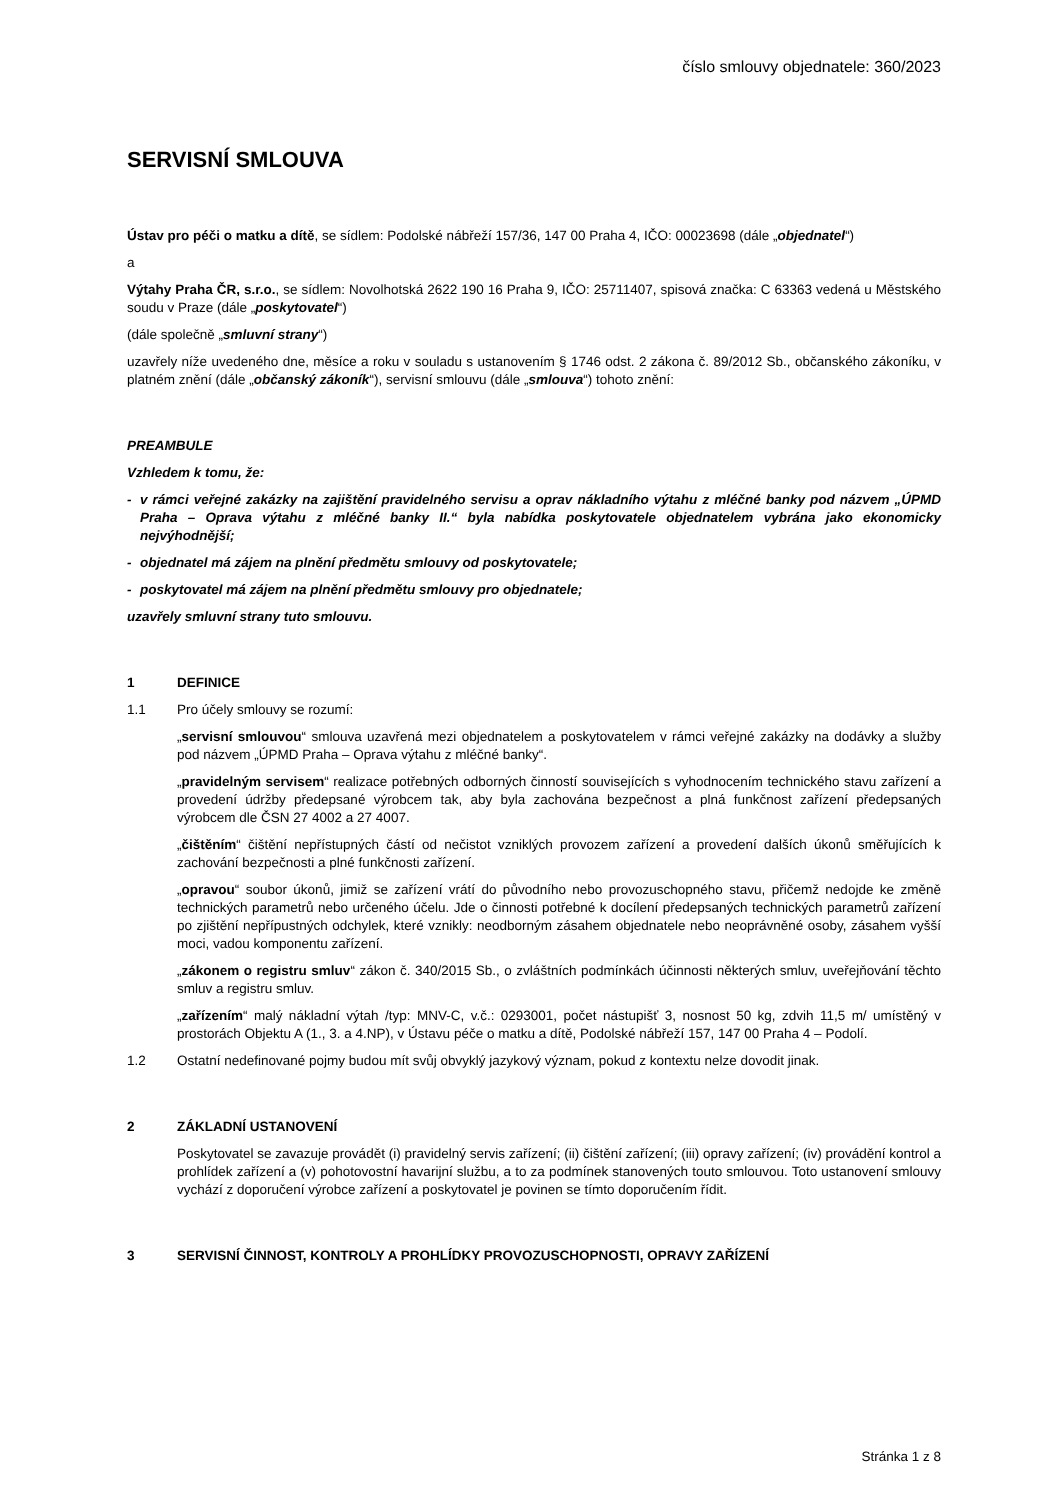číslo smlouvy objednatele: 360/2023
SERVISNÍ SMLOUVA
Ústav pro péči o matku a dítě, se sídlem: Podolské nábřeží 157/36, 147 00 Praha 4, IČO: 00023698 (dále „objednatel“)
a
Výtahy Praha ČR, s.r.o., se sídlem: Novolhotská 2622 190 16 Praha 9, IČO: 25711407, spisová značka: C 63363 vedená u Městského soudu v Praze (dále „poskytovatel“)
(dále společně „smluvní strany“)
uzavřely níže uvedeného dne, měsíce a roku v souladu s ustanovením § 1746 odst. 2 zákona č. 89/2012 Sb., občanského zákoníku, v platném znění (dále „občanský zákoník“), servisní smlouvu (dále „smlouva“) tohoto znění:
PREAMBULE
Vzhledem k tomu, že:
- v rámci veřejné zakázky na zajištění pravidelného servisu a oprav nákladního výtahu z mléčné banky pod názvem „ÚPMD Praha – Oprava výtahu z mléčné banky II.“ byla nabídka poskytovatele objednatelem vybrána jako ekonomicky nejvýhodnější;
- objednatel má zájem na plnění předmětu smlouvy od poskytovatele;
- poskytovatel má zájem na plnění předmětu smlouvy pro objednatele;
uzavřely smluvní strany tuto smlouvu.
1 DEFINICE
1.1 Pro účely smlouvy se rozumí:
„servisní smlouvou“ smlouva uzavřená mezi objednatelem a poskytovatelem v rámci veřejné zakázky na dodávky a služby pod názvem „ÚPMD Praha – Oprava výtahu z mléčné banky“.
„pravidelným servisem“ realizace potřebných odborných činností souvisejících s vyhodnocením technického stavu zařízení a provedení údržby předepsané výrobcem tak, aby byla zachována bezpečnost a plná funkčnost zařízení předepsaných výrobcem dle ČSN 27 4002 a 27 4007.
„čištěním“ čištění nepřístupných částí od nečistot vzniklých provozem zařízení a provedení dalších úkonů směřujících k zachování bezpečnosti a plné funkčnosti zařízení.
„opravou“ soubor úkonů, jimiž se zařízení vrátí do původního nebo provozuschopného stavu, přičemž nedojde ke změně technických parametrů nebo určeného účelu. Jde o činnosti potřebné k docílení předepsaných technických parametrů zařízení po zjištění nepřípustných odchylek, které vznikly: neodborným zásahem objednatele nebo neoprávněné osoby, zásahem vyšší moci, vadou komponentu zařízení.
„zákonem o registru smluv“ zákon č. 340/2015 Sb., o zvláštních podmínkách účinnosti některých smluv, uveřejňování těchto smluv a registru smluv.
„zařízením“ malý nákladní výtah /typ: MNV-C, v.č.: 0293001, počet nástupišť 3, nosnost 50 kg, zdvih 11,5 m/ umístěný v prostorách Objektu A (1., 3. a 4.NP), v Ústavu péče o matku a dítě, Podolské nábřeží 157, 147 00 Praha 4 – Podolí.
1.2 Ostatní nedefinované pojmy budou mít svůj obvyklý jazykový význam, pokud z kontextu nelze dovodit jinak.
2 ZÁKLADNÍ USTANOVENÍ
Poskytovatel se zavazuje provádět (i) pravidelný servis zařízení; (ii) čištění zařízení; (iii) opravy zařízení; (iv) provádění kontrol a prohlídek zařízení a (v) pohotovostní havarijní službu, a to za podmínek stanovených touto smlouvou. Toto ustanovení smlouvy vychází z doporučení výrobce zařízení a poskytovatel je povinen se tímto doporučením řídit.
3 SERVISNÍ ČINNOST, KONTROLY A PROHLÍDKY PROVOZUSCHOPNOSTI, OPRAVY ZAŘÍZENÍ
Stránka 1 z 8